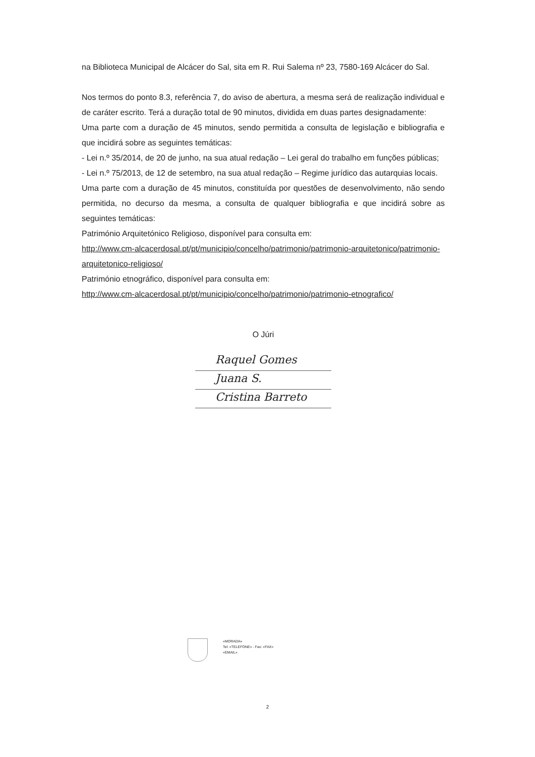na Biblioteca Municipal de Alcácer do Sal, sita em R. Rui Salema nº 23, 7580-169 Alcácer do Sal.
Nos termos do ponto 8.3, referência 7, do aviso de abertura, a mesma será de realização individual e de caráter escrito. Terá a duração total de 90 minutos, dividida em duas partes designadamente:
Uma parte com a duração de 45 minutos, sendo permitida a consulta de legislação e bibliografia e que incidirá sobre as seguintes temáticas:
- Lei n.º 35/2014, de 20 de junho, na sua atual redação – Lei geral do trabalho em funções públicas;
- Lei n.º 75/2013, de 12 de setembro, na sua atual redação – Regime jurídico das autarquias locais.
Uma parte com a duração de 45 minutos, constituída por questões de desenvolvimento, não sendo permitida, no decurso da mesma, a consulta de qualquer bibliografia e que incidirá sobre as seguintes temáticas:
Património Arquitetónico Religioso, disponível para consulta em:
http://www.cm-alcacerdosal.pt/pt/municipio/concelho/patrimonio/patrimonio-arquitetonico/patrimonio-arquitetonico-religioso/
Património etnográfico, disponível para consulta em:
http://www.cm-alcacerdosal.pt/pt/municipio/concelho/patrimonio/patrimonio-etnografico/
O Júri
Raquel Gomes
Juana S.
Cristina Barreto
«MORADA»
Tel: «TELEFONE» - Fax: «FAX»
«EMAIL»
2